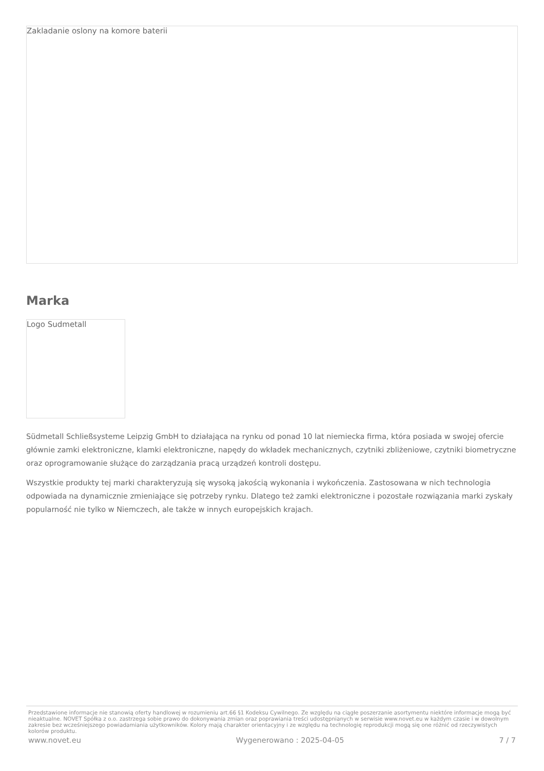Zakladanie oslony na komore baterii
Marka
Logo Sudmetall
Südmetall Schließsysteme Leipzig GmbH to działająca na rynku od ponad 10 lat niemiecka firma, która posiada w swojej ofercie głównie zamki elektroniczne, klamki elektroniczne, napędy do wkładek mechanicznych, czytniki zbliżeniowe, czytniki biometryczne oraz oprogramowanie służące do zarządzania pracą urządzeń kontroli dostępu.
Wszystkie produkty tej marki charakteryzują się wysoką jakością wykonania i wykończenia. Zastosowana w nich technologia odpowiada na dynamicznie zmieniające się potrzeby rynku. Dlatego też zamki elektroniczne i pozostałe rozwiązania marki zyskały popularność nie tylko w Niemczech, ale także w innych europejskich krajach.
Przedstawione informacje nie stanowią oferty handlowej w rozumieniu art.66 §1 Kodeksu Cywilnego. Ze względu na ciągłe poszerzanie asortymentu niektóre informacje mogą być nieaktualne. NOVET Spółka z o.o. zastrzega sobie prawo do dokonywania zmian oraz poprawiania treści udostępnianych w serwisie www.novet.eu w każdym czasie i w dowolnym zakresie bez wcześniejszego powiadamiania użytkowników. Kolory mają charakter orientacyjny i ze względu na technologię reprodukcji mogą się one różnić od rzeczywistych kolorów produktu.
www.novet.eu Wygenerowano : 2025-04-05 7 / 7